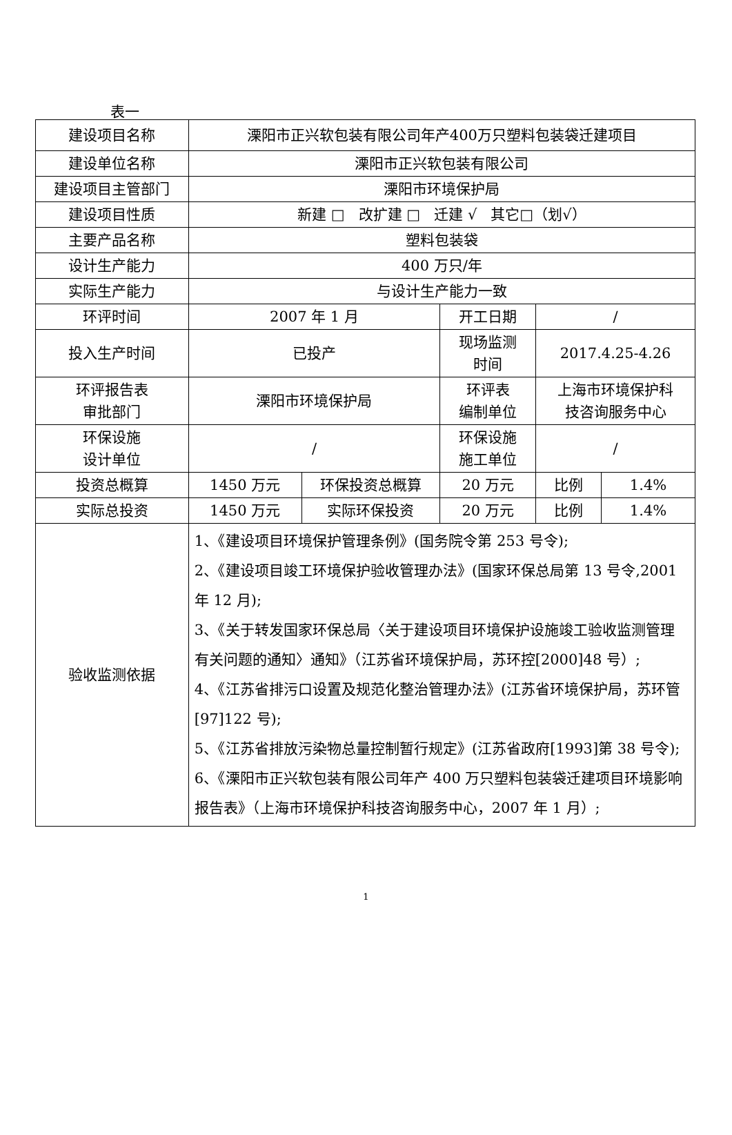表一
| 建设项目名称 | 溧阳市正兴软包装有限公司年产400万只塑料包装袋迁建项目 | | | | |
| 建设单位名称 | 溧阳市正兴软包装有限公司 | | | | |
| 建设项目主管部门 | 溧阳市环境保护局 | | | | |
| 建设项目性质 | 新建 □ 改扩建 □ 迁建 √ 其它□（划√） | | | | |
| 主要产品名称 | 塑料包装袋 | | | | |
| 设计生产能力 | 400 万只/年 | | | | |
| 实际生产能力 | 与设计生产能力一致 | | | | |
| 环评时间 | 2007 年 1 月 | | 开工日期 | / | |
| 投入生产时间 | 已投产 | | 现场监测 时间 | 2017.4.25-4.26 | |
| 环评报告表 审批部门 | 溧阳市环境保护局 | | 环评表 编制单位 | 上海市环境保护科 技咨询服务中心 | |
| 环保设施 设计单位 | / | | 环保设施 施工单位 | / | |
| 投资总概算 | 1450 万元 | 环保投资总概算 | 20 万元 | 比例 | 1.4% |
| 实际总投资 | 1450 万元 | 实际环保投资 | 20 万元 | 比例 | 1.4% |
| 验收监测依据 | 1、《建设项目环境保护管理条例》(国务院令第 253 号令); 2、《建设项目竣工环境保护验收管理办法》(国家环保总局第 13 号令,2001 年 12 月); 3、《关于转发国家环保总局〈关于建设项目环境保护设施竣工验收监测管理有关问题的通知〉通知》（江苏省环境保护局，苏环控[2000]48 号）; 4、《江苏省排污口设置及规范化整治管理办法》(江苏省环境保护局，苏环管[97]122 号); 5、《江苏省排放污染物总量控制暂行规定》(江苏省政府[1993]第 38 号令); 6、《溧阳市正兴软包装有限公司年产 400 万只塑料包装袋迁建项目环境影响报告表》（上海市环境保护科技咨询服务中心，2007 年 1 月）; | | | | |
1